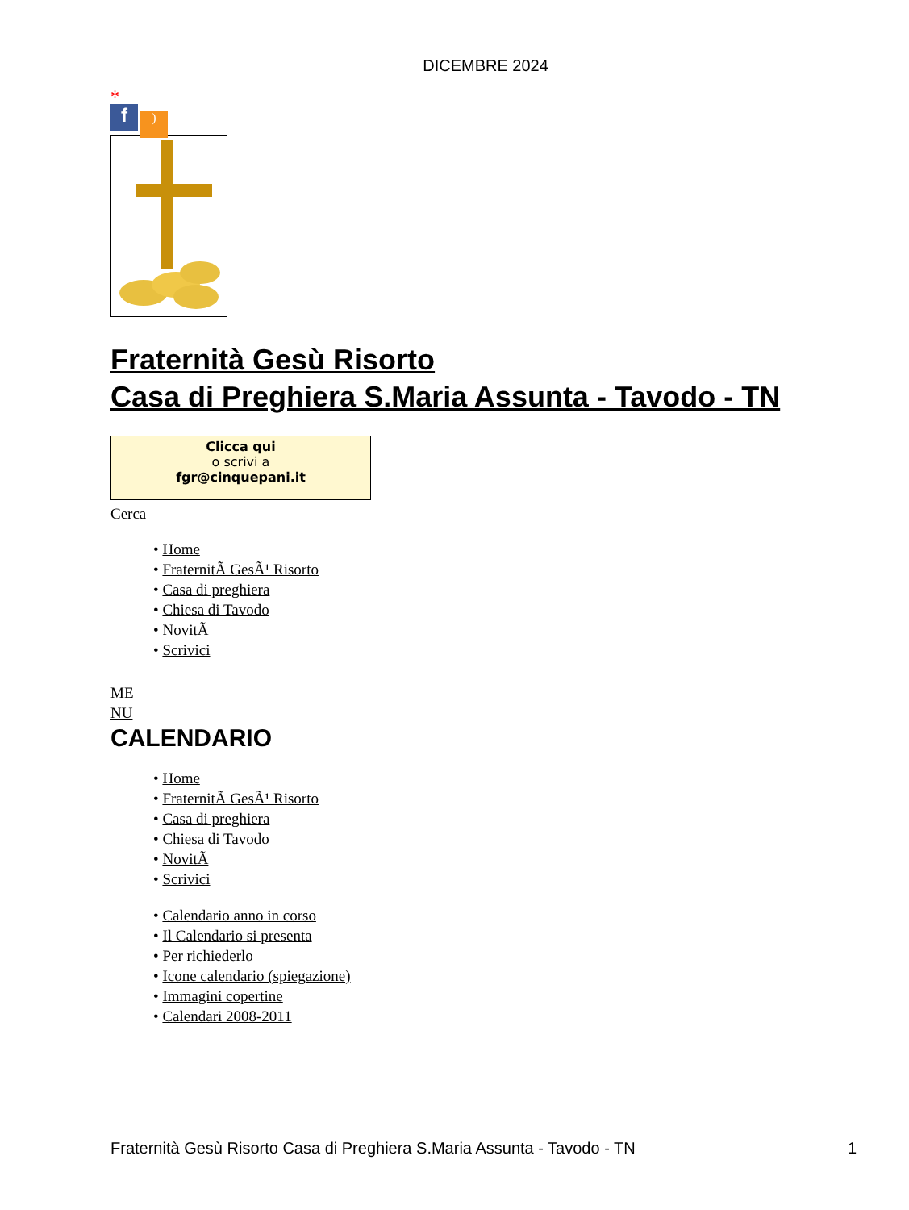DICEMBRE 2024
*
f)
Fraternità Gesù Risorto
Casa di Preghiera S.Maria Assunta - Tavodo - TN
Clicca qui
o scrivi a
fgr@cinquepani.it
Cerca
• Home
• FraternitÃ GesÃ¹ Risorto
• Casa di preghiera
• Chiesa di Tavodo
• NovitÃ
• Scrivici
ME
NU
CALENDARIO
• Home
• FraternitÃ GesÃ¹ Risorto
• Casa di preghiera
• Chiesa di Tavodo
• NovitÃ
• Scrivici
• Calendario anno in corso
• Il Calendario si presenta
• Per richiederlo
• Icone calendario (spiegazione)
• Immagini copertine
• Calendari 2008-2011
Fraternità Gesù Risorto Casa di Preghiera S.Maria Assunta - Tavodo - TN 1